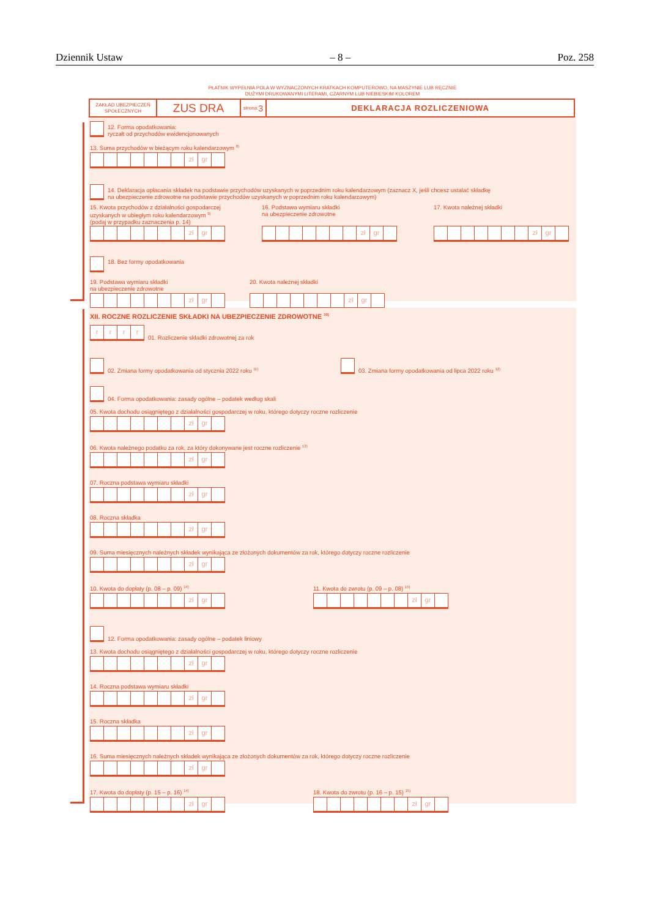Dziennik Ustaw – 8 – Poz. 258
PŁATNIK WYPEŁNIA POLA W WYZNACZONYCH KRATKACH KOMPUTEROWO, NA MASZYNIE LUB RĘCZNIE
DUŻYMI DRUKOWANYMI LITERAMI, CZARNYM LUB NIEBIESKIM KOLOREM
ZAKŁAD UBEZPIECZEŃ SPOŁECZNYCH
ZUS DRA
strona: 3
DEKLARACJA ROZLICZENIOWA
12. Forma opodatkowania:
ryczałt od przychodów ewidencjonowanych
13. Suma przychodów w bieżącym roku kalendarzowym <sup>8)</sup>
zł gr
14. Deklaracja opłacania składek na podstawie przychodów uzyskanych w poprzednim roku kalendarzowym (zaznacz X, jeśli chcesz ustalać składkę
na ubezpieczenie zdrowotne na podstawie przychodów uzyskanych w poprzednim roku kalendarzowym)
15. Kwota przychodów z działalności gospodarczej
uzyskanych w ubiegłym roku kalendarzowym <sup>9)</sup>
(podaj w przypadku zaznaczenia p. 14)
zł gr
16. Podstawa wymiaru składki
na ubezpieczenie zdrowotne
zł gr
17. Kwota należnej składki
zł gr
18. Bez formy opodatkowania
19. Podstawa wymiaru składki
na ubezpieczenie zdrowotne
zł gr
20. Kwota należnej składki
zł gr
XII. ROCZNE ROZLICZENIE SKŁADKI NA UBEZPIECZENIE ZDROWOTNE <sup>10)</sup>
r r r r
01. Rozliczenie składki zdrowotnej za rok
02. Zmiana formy opodatkowania od stycznia 2022 roku <sup>11)</sup>
03. Zmiana formy opodatkowania od lipca 2022 roku <sup>12)</sup>
04. Forma opodatkowania: zasady ogólne – podatek według skali
05. Kwota dochodu osiągniętego z działalności gospodarczej w roku, którego dotyczy roczne rozliczenie
zł gr
06. Kwota należnego podatku za rok, za który dokonywane jest roczne rozliczenie <sup>13)</sup>
zł gr
07. Roczna podstawa wymiaru składki
zł gr
08. Roczna składka
zł gr
09. Suma miesięcznych należnych składek wynikająca ze złożonych dokumentów za rok, którego dotyczy roczne rozliczenie
zł gr
10. Kwota do dopłaty (p. 08 – p. 09) <sup>14)</sup>
zł gr
11. Kwota do zwrotu (p. 09 – p. 08) <sup>15)</sup>
zł gr
12. Forma opodatkowania: zasady ogólne – podatek liniowy
13. Kwota dochodu osiągniętego z działalności gospodarczej w roku, którego dotyczy roczne rozliczenie
zł gr
14. Roczna podstawa wymiaru składki
zł gr
15. Roczna składka
zł gr
16. Suma miesięcznych należnych składek wynikająca ze złożonych dokumentów za rok, którego dotyczy roczne rozliczenie
zł gr
17. Kwota do dopłaty (p. 15 – p. 16) <sup>14)</sup>
zł gr
18. Kwota do zwrotu (p. 16 – p. 15) <sup>15)</sup>
zł gr